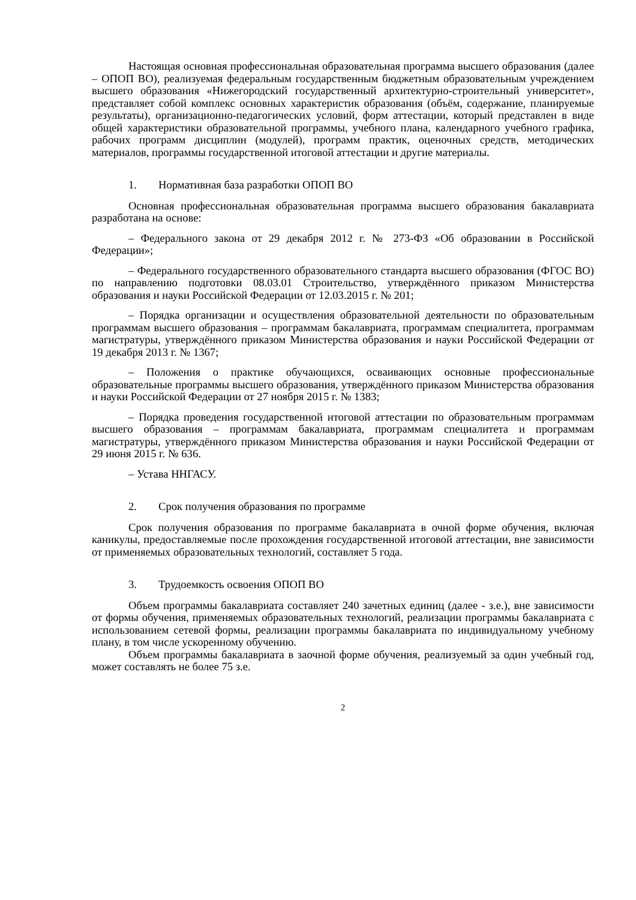Настоящая основная профессиональная образовательная программа высшего образования (далее – ОПОП ВО), реализуемая федеральным государственным бюджетным образовательным учреждением высшего образования «Нижегородский государственный архитектурно-строительный университет», представляет собой комплекс основных характеристик образования (объём, содержание, планируемые результаты), организационно-педагогических условий, форм аттестации, который представлен в виде общей характеристики образовательной программы, учебного плана, календарного учебного графика, рабочих программ дисциплин (модулей), программ практик, оценочных средств, методических материалов, программы государственной итоговой аттестации и другие материалы.
1. Нормативная база разработки ОПОП ВО
Основная профессиональная образовательная программа высшего образования бакалавриата разработана на основе:
– Федерального закона от 29 декабря 2012 г. № 273-ФЗ «Об образовании в Российской Федерации»;
– Федерального государственного образовательного стандарта высшего образования (ФГОС ВО) по направлению подготовки 08.03.01 Строительство, утверждённого приказом Министерства образования и науки Российской Федерации от 12.03.2015 г. № 201;
– Порядка организации и осуществления образовательной деятельности по образовательным программам высшего образования – программам бакалавриата, программам специалитета, программам магистратуры, утверждённого приказом Министерства образования и науки Российской Федерации от 19 декабря 2013 г. № 1367;
– Положения о практике обучающихся, осваивающих основные профессиональные образовательные программы высшего образования, утверждённого приказом Министерства образования и науки Российской Федерации от 27 ноября 2015 г. № 1383;
– Порядка проведения государственной итоговой аттестации по образовательным программам высшего образования – программам бакалавриата, программам специалитета и программам магистратуры, утверждённого приказом Министерства образования и науки Российской Федерации от 29 июня 2015 г. № 636.
– Устава ННГАСУ.
2. Срок получения образования по программе
Срок получения образования по программе бакалавриата в очной форме обучения, включая каникулы, предоставляемые после прохождения государственной итоговой аттестации, вне зависимости от применяемых образовательных технологий, составляет 5 года.
3. Трудоемкость освоения ОПОП ВО
Объем программы бакалавриата составляет 240 зачетных единиц (далее - з.е.), вне зависимости от формы обучения, применяемых образовательных технологий, реализации программы бакалавриата с использованием сетевой формы, реализации программы бакалавриата по индивидуальному учебному плану, в том числе ускоренному обучению.
Объем программы бакалавриата в заочной форме обучения, реализуемый за один учебный год, может составлять не более 75 з.е.
2